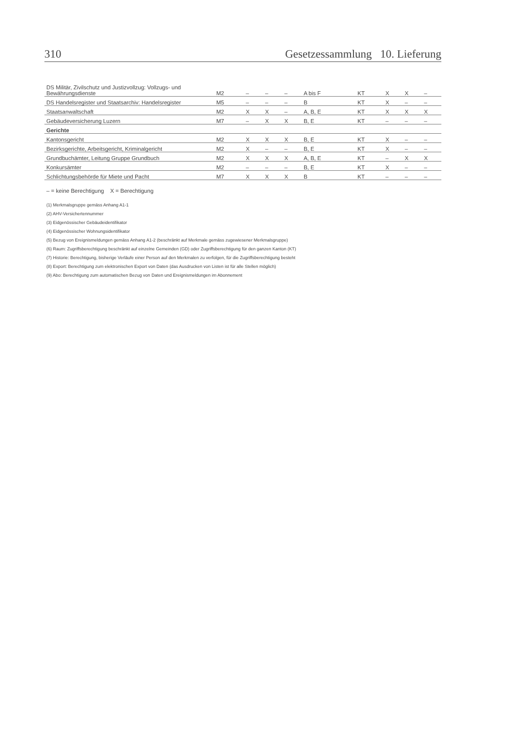310 Gesetzessammlung 10. Lieferung
| DS Militär, Zivilschutz und Justizvollzug: Vollzugs- und Bewährungsdienste | M2 | – | – | – | A bis F | KT | X | X | – |
| DS Handelsregister und Staatsarchiv: Handelsregister | M5 | – | – | – | B | KT | X | – | – |
| Staatsanwaltschaft | M2 | X | X | – | A, B, E | KT | X | X | X |
| Gebäudeversicherung Luzern | M7 | – | X | X | B, E | KT | – | – | – |
| Gerichte | | | | | | | | | |
| Kantonsgericht | M2 | X | X | X | B, E | KT | X | – | – |
| Bezirksgerichte, Arbeitsgericht, Kriminalgericht | M2 | X | – | – | B, E | KT | X | – | – |
| Grundbuchämter, Leitung Gruppe Grundbuch | M2 | X | X | X | A, B, E | KT | – | X | X |
| Konkursämter | M2 | – | – | – | B, E | KT | X | – | – |
| Schlichtungsbehörde für Miete und Pacht | M7 | X | X | X | B | KT | – | – | – |
– = keine Berechtigung X = Berechtigung
(1) Merkmalsgruppe gemäss Anhang A1-1
(2) AHV-Versichertennummer
(3) Eidgenössischer Gebäudeidentifikator
(4) Eidgenössischer Wohnungsidentifikator
(5) Bezug von Ereignismeldungen gemäss Anhang A1-2 (beschränkt auf Merkmale gemäss zugewiesener Merkmalsgruppe)
(6) Raum: Zugriffsberechtigung beschränkt auf einzelne Gemeinden (GD) oder Zugriffsberechtigung für den ganzen Kanton (KT)
(7) Historie: Berechtigung, bisherige Verläufe einer Person auf den Merkmalen zu verfolgen, für die Zugriffsberechtigung besteht
(8) Export: Berechtigung zum elektronischen Export von Daten (das Ausdrucken von Listen ist für alle Stellen möglich)
(9) Abo: Berechtigung zum automatischen Bezug von Daten und Ereignismeldungen im Abonnement